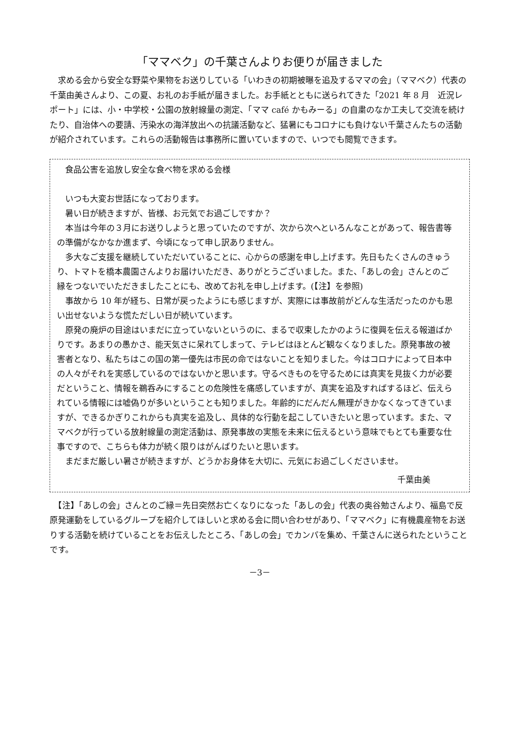「ママベク」の千葉さんよりお便りが届きました
　求める会から安全な野菜や果物をお送りしている「いわきの初期被曝を追及するママの会」（ママベク）代表の千葉由美さんより、この夏、お礼のお手紙が届きました。お手紙とともに送られてきた「2021 年 8 月　近況レポート」には、小・中学校・公園の放射線量の測定、「ママ café かもみーる」の自粛のなか工夫して交流を続けたり、自治体への要請、汚染水の海洋放出への抗議活動など、猛暑にもコロナにも負けない千葉さんたちの活動が紹介されています。これらの活動報告は事務所に置いていますので、いつでも閲覧できます。
　食品公害を追放し安全な食べ物を求める会様
　いつも大変お世話になっております。
　暑い日が続きますが、皆様、お元気でお過ごしですか？
　本当は今年の３月にお送りしようと思っていたのですが、次から次へといろんなことがあって、報告書等の準備がなかなか進まず、今頃になって申し訳ありません。
　多大なご支援を継続していただいていることに、心からの感謝を申し上げます。先日もたくさんのきゅうり、トマトを橋本農園さんよりお届けいただき、ありがとうございました。また、「あしの会」さんとのご縁をつないでいただきましたことにも、改めてお礼を申し上げます。(【注】を参照)
　事故から 10 年が経ち、日常が戻ったようにも感じますが、実際には事故前がどんな生活だったのかも思い出せないような慌ただしい日が続いています。
　原発の廃炉の目途はいまだに立っていないというのに、まるで収束したかのように復興を伝える報道ばかりです。あまりの愚かさ、能天気さに呆れてしまって、テレビはほとんど観なくなりました。原発事故の被害者となり、私たちはこの国の第一優先は市民の命ではないことを知りました。今はコロナによって日本中の人々がそれを実感しているのではないかと思います。守るべきものを守るためには真実を見抜く力が必要だということ、情報を鵜呑みにすることの危険性を痛感していますが、真実を追及すればするほど、伝えられている情報には嘘偽りが多いということも知りました。年齢的にだんだん無理がきかなくなってきていますが、できるかぎりこれからも真実を追及し、具体的な行動を起こしていきたいと思っています。また、ママベクが行っている放射線量の測定活動は、原発事故の実態を未来に伝えるという意味でもとても重要な仕事ですので、こちらも体力が続く限りはがんばりたいと思います。
　まだまだ厳しい暑さが続きますが、どうかお身体を大切に、元気にお過ごしくださいませ。
千葉由美
　【注】「あしの会」さんとのご縁＝先日突然お亡くなりになった「あしの会」代表の奥谷勉さんより、福島で反原発運動をしているグループを紹介してほしいと求める会に問い合わせがあり、「ママベク」に有機農産物をお送りする活動を続けていることをお伝えしたところ、「あしの会」でカンパを集め、千葉さんに送られたということです。
－3－